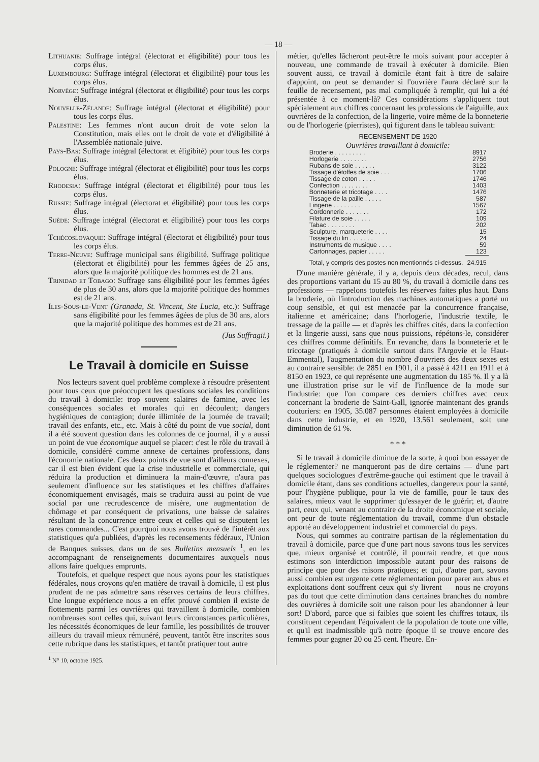— 18 —
Lithuanie: Suffrage intégral (électorat et éligibilité) pour tous les corps élus.
Luxembourg: Suffrage intégral (électorat et éligibilité) pour tous les corps élus.
Norvège: Suffrage intégral (électorat et éligibilité) pour tous les corps élus.
Nouvelle-Zélande: Suffrage intégral (électorat et éligibilité) pour tous les corps élus.
Palestine: Les femmes n'ont aucun droit de vote selon la Constitution, mais elles ont le droit de vote et d'éligibilité à l'Assemblée nationale juive.
Pays-Bas: Suffrage intégral (électorat et éligibité) pour tous les corps élus.
Pologne: Suffrage intégral (électorat et éligibilité) pour tous les corps élus.
Rhodesia: Suffrage intégral (électorat et éligibilité) pour tous les corps élus.
Russie: Suffrage intégral (électorat et éligibilité) pour tous les corps élus.
Suède: Suffrage intégral (électorat et éligibilité) pour tous les corps élus.
Tchécoslovaquie: Suffrage intégral (électorat et éligibilité) pour tous les corps élus.
Terre-Neuve: Suffrage municipal sans éligibilité. Suffrage politique (électorat et éligibilité) pour les femmes âgées de 25 ans, alors que la majorité politique des hommes est de 21 ans.
Trinidad et Tobago: Suffrage sans éligibilité pour les femmes âgées de plus de 30 ans, alors que la majorité politique des hommes est de 21 ans.
Iles-Sous-le-Vent (Granada, St. Vincent, Ste Lucia, etc.): Suffrage sans éligibilité pour les femmes âgées de plus de 30 ans, alors que la majorité politique des hommes est de 21 ans.
(Jus Suffragii.)
Le Travail à domicile en Suisse
Nos lecteurs savent quel problème complexe à résoudre présentent pour tous ceux que préoccupent les questions sociales les conditions du travail à domicile: trop souvent salaires de famine, avec les conséquences sociales et morales qui en découlent; dangers hygiéniques de contagion; durée illimitée de la journée de travail; travail des enfants, etc., etc. Mais à côté du point de vue social, dont il a été souvent question dans les colonnes de ce journal, il y a aussi un point de vue économique auquel se placer: c'est le rôle du travail à domicile, considéré comme annexe de certaines professions, dans l'économie nationale. Ces deux points de vue sont d'ailleurs connexes, car il est bien évident que la crise industrielle et commerciale, qui réduira la production et diminuera la main-d'œuvre, n'aura pas seulement d'influence sur les statistiques et les chiffres d'affaires économiquement envisagés, mais se traduira aussi au point de vue social par une recrudescence de misère, une augmentation de chômage et par conséquent de privations, une baisse de salaires résultant de la concurrence entre ceux et celles qui se disputent les rares commandes... C'est pourquoi nous avons trouvé de l'intérêt aux statistiques qu'a publiées, d'après les recensements fédéraux, l'Union de Banques suisses, dans un de ses Bulletins mensuels <sup>1</sup>, en les accompagnant de renseignements documentaires auxquels nous allons faire quelques emprunts.
Toutefois, et quelque respect que nous ayons pour les statistiques fédérales, nous croyons qu'en matière de travail à domicile, il est plus prudent de ne pas admettre sans réserves certains de leurs chiffres. Une longue expérience nous a en effet prouvé combien il existe de flottements parmi les ouvrières qui travaillent à domicile, combien nombreuses sont celles qui, suivant leurs circonstances particulières, les nécessités économiques de leur famille, les possibilités de trouver ailleurs du travail mieux rémunéré, peuvent, tantôt être inscrites sous cette rubrique dans les statistiques, et tantôt pratiquer tout autre
<sup>1</sup> N° 10, octobre 1925.
métier, qu'elles lâcheront peut-être le mois suivant pour accepter à nouveau, une commande de travail à exécuter à domicile. Bien souvent aussi, ce travail à domicile étant fait à titre de salaire d'appoint, on peut se demander si l'ouvrière l'aura déclaré sur la feuille de recensement, pas mal compliquée à remplir, qui lui a été présentée à ce moment-là? Ces considérations s'appliquent tout spécialement aux chiffres concernant les professions de l'aiguille, aux ouvrières de la confection, de la lingerie, voire même de la bonneterie ou de l'horlogerie (pierristes), qui figurent dans le tableau suivant:
RECENSEMENT DE 1920
Ouvrières travaillant à domicile:
| Broderie . . . . . . . . . | 8917 |
| Horlogerie . . . . . . . . | 2756 |
| Rubans de soie . . . . . . | 3122 |
| Tissage d'étoffes de soie . . . | 1706 |
| Tissage de coton . . . . . | 1746 |
| Confection . . . . . . . . | 1403 |
| Bonneterie et tricotage . . . . | 1476 |
| Tissage de la paille . . . . . | 587 |
| Lingerie . . . . . . . . | 1567 |
| Cordonnerie . . . . . . . | 172 |
| Filature de soie . . . . . | 109 |
| Tabac . . . . . . . . | 202 |
| Sculpture, marqueterie . . . . | 15 |
| Tissage du lin . . . . . . . | 24 |
| Instruments de musique . . . . | 59 |
| Cartonnages, papier . . . . . | 123 |
| Total, y compris des postes non mentionnés ci-dessus. | 24.915 |
D'une manière générale, il y a, depuis deux décades, recul, dans des proportions variant du 15 au 80 %, du travail à domicile dans ces professions — rappelons toutefois les réserves faites plus haut. Dans la broderie, où l'introduction des machines automatiques a porté un coup sensible, et qui est menacée par la concurrence française, italienne et américaine; dans l'horlogerie, l'industrie textile, le tressage de la paille — et d'après les chiffres cités, dans la confection et la lingerie aussi, sans que nous puissions, répétons-le, considérer ces chiffres comme définitifs. En revanche, dans la bonneterie et le tricotage (pratiqués à domicile surtout dans l'Argovie et le Haut-Emmental), l'augmentation du nombre d'ouvriers des deux sexes est au contraire sensible: de 2851 en 1901, il a passé à 4211 en 1911 et à 8150 en 1923, ce qui représente une augmentation du 185 %. Il y a là une illustration prise sur le vif de l'influence de la mode sur l'industrie: que l'on compare ces derniers chiffres avec ceux concernant la broderie de Saint-Gall, ignorée maintenant des grands couturiers: en 1905, 35.087 personnes étaient employées à domicile dans cette industrie, et en 1920, 13.561 seulement, soit une diminution de 61 %.
* * *
Si le travail à domicile diminue de la sorte, à quoi bon essayer de le réglementer? ne manqueront pas de dire certains — d'une part quelques sociologues d'extrême-gauche qui estiment que le travail à domicile étant, dans ses conditions actuelles, dangereux pour la santé, pour l'hygiène publique, pour la vie de famille, pour le taux des salaires, mieux vaut le supprimer qu'essayer de le guérir; et, d'autre part, ceux qui, venant au contraire de la droite économique et sociale, ont peur de toute réglementation du travail, comme d'un obstacle apporté au développement industriel et commercial du pays.
Nous, qui sommes au contraire partisan de la réglementation du travail à domicile, parce que d'une part nous savons tous les services que, mieux organisé et contrôlé, il pourrait rendre, et que nous estimons son interdiction impossible autant pour des raisons de principe que pour des raisons pratiques; et qui, d'autre part, savons aussi combien est urgente cette réglementation pour parer aux abus et exploitations dont souffrent ceux qui s'y livrent — nous ne croyons pas du tout que cette diminution dans certaines branches du nombre des ouvrières à domicile soit une raison pour les abandonner à leur sort! D'abord, parce que si faibles que soient les chiffres totaux, ils constituent cependant l'équivalent de la population de toute une ville, et qu'il est inadmissible qu'à notre époque il se trouve encore des femmes pour gagner 20 ou 25 cent. l'heure. En-